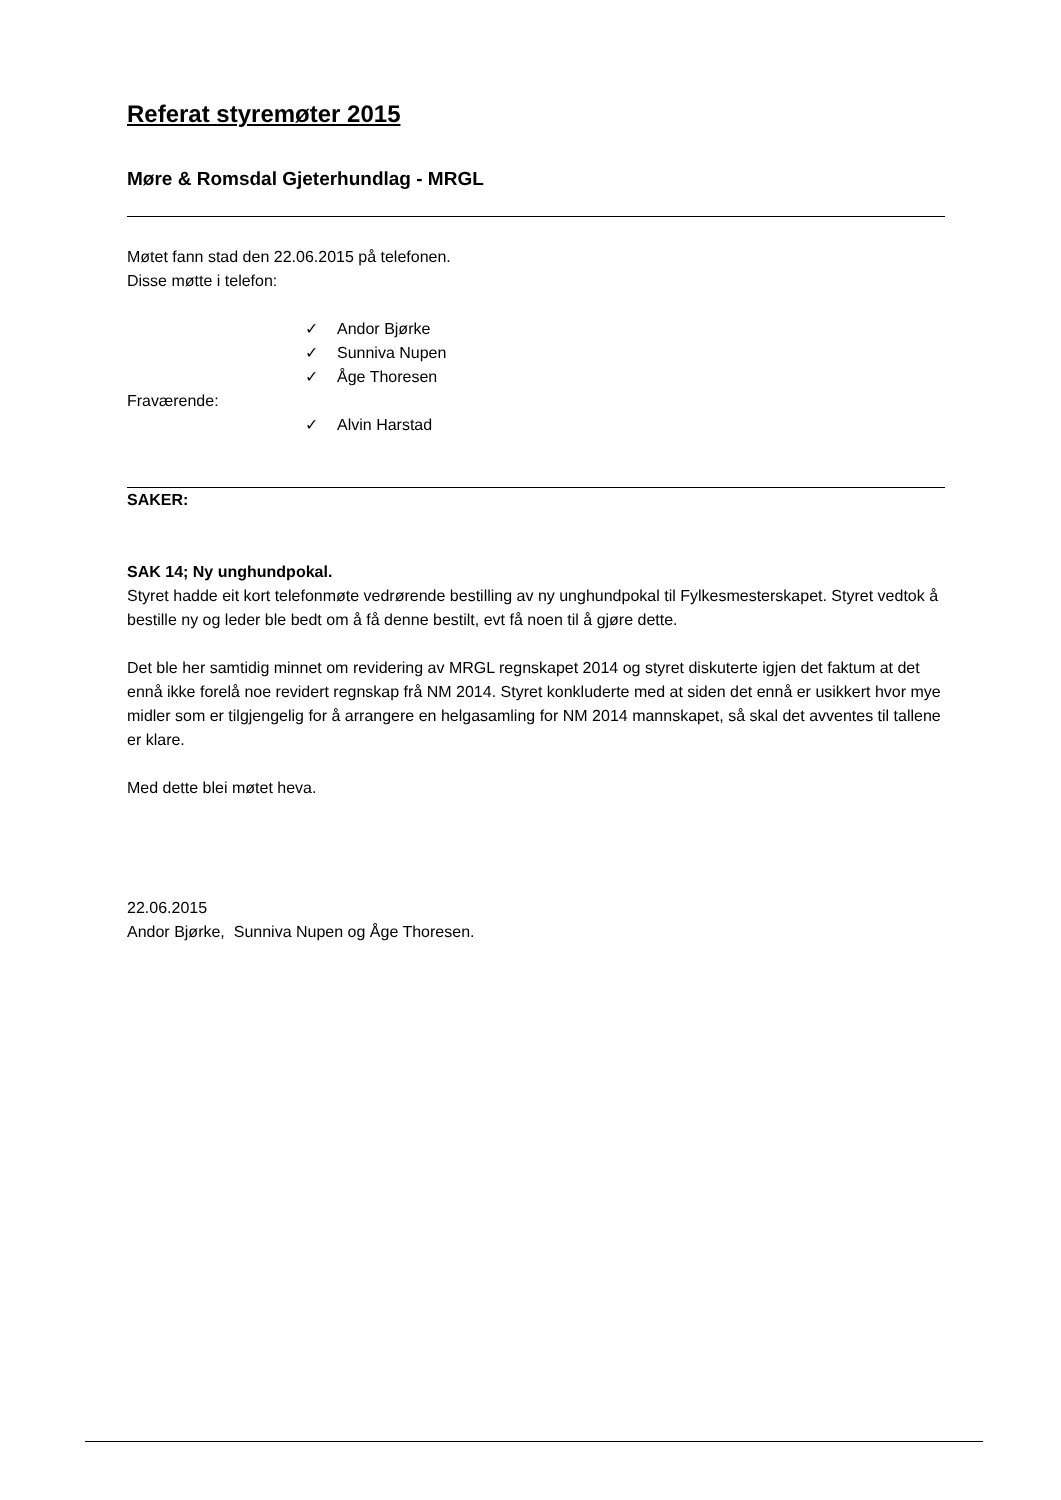Referat styremøter 2015
Møre & Romsdal Gjeterhundlag - MRGL
Møtet fann stad den 22.06.2015 på telefonen.
Disse møtte i telefon:
✓ Andor Bjørke
✓ Sunniva Nupen
✓ Åge Thoresen
Fraværende:
✓ Alvin Harstad
SAKER:
SAK 14; Ny unghundpokal.
Styret hadde eit kort telefonmøte vedrørende bestilling av ny unghundpokal til Fylkesmesterskapet. Styret vedtok å bestille ny og leder ble bedt om å få denne bestilt, evt få noen til å gjøre dette.
Det ble her samtidig minnet om revidering av MRGL regnskapet 2014 og styret diskuterte igjen det faktum at det ennå ikke forelå noe revidert regnskap frå NM 2014. Styret konkluderte med at siden det ennå er usikkert hvor mye midler som er tilgjengelig for å arrangere en helgasamling for NM 2014 mannskapet, så skal det avventes til tallene er klare.
Med dette blei møtet heva.
22.06.2015
Andor Bjørke, Sunniva Nupen og Åge Thoresen.